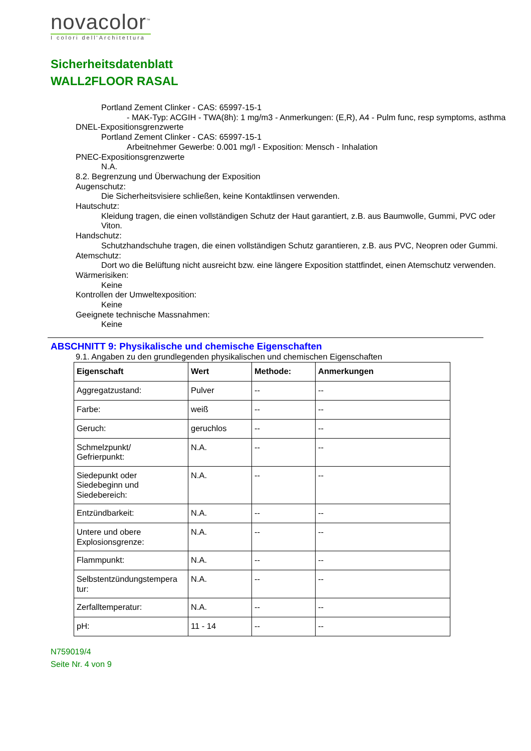novacolor<sup>™</sup>
I colori dell'Architettura
Sicherheitsdatenblatt
WALL2FLOOR RASAL
Portland Zement Clinker - CAS: 65997-15-1
- MAK-Typ: ACGIH - TWA(8h): 1 mg/m3 - Anmerkungen: (E,R), A4 - Pulm func, resp symptoms, asthma
DNEL-Expositionsgrenzwerte
Portland Zement Clinker - CAS: 65997-15-1
Arbeitnehmer Gewerbe: 0.001 mg/l - Exposition: Mensch - Inhalation
PNEC-Expositionsgrenzwerte
N.A.
8.2. Begrenzung und Überwachung der Exposition
Augenschutz:
Die Sicherheitsvisiere schließen, keine Kontaktlinsen verwenden.
Hautschutz:
Kleidung tragen, die einen vollständigen Schutz der Haut garantiert, z.B. aus Baumwolle, Gummi, PVC oder Viton.
Handschutz:
Schutzhandschuhe tragen, die einen vollständigen Schutz garantieren, z.B. aus PVC, Neopren oder Gummi.
Atemschutz:
Dort wo die Belüftung nicht ausreicht bzw. eine längere Exposition stattfindet, einen Atemschutz verwenden.
Wärmerisiken:
Keine
Kontrollen der Umweltexposition:
Keine
Geeignete technische Massnahmen:
Keine
ABSCHNITT 9: Physikalische und chemische Eigenschaften
9.1. Angaben zu den grundlegenden physikalischen und chemischen Eigenschaften
| Eigenschaft | Wert | Methode: | Anmerkungen |
| --- | --- | --- | --- |
| Aggregatzustand: | Pulver | -- | -- |
| Farbe: | weiß | -- | -- |
| Geruch: | geruchlos | -- | -- |
| Schmelzpunkt/ Gefrierpunkt: | N.A. | -- | -- |
| Siedepunkt oder Siedebeginn und Siedebereich: | N.A. | -- | -- |
| Entzündbarkeit: | N.A. | -- | -- |
| Untere und obere Explosionsgrenze: | N.A. | -- | -- |
| Flammpunkt: | N.A. | -- | -- |
| Selbstentzündungstempera tur: | N.A. | -- | -- |
| Zerfalltemperatur: | N.A. | -- | -- |
| pH: | 11 - 14 | -- | -- |
N759019/4
Seite Nr. 4 von 9